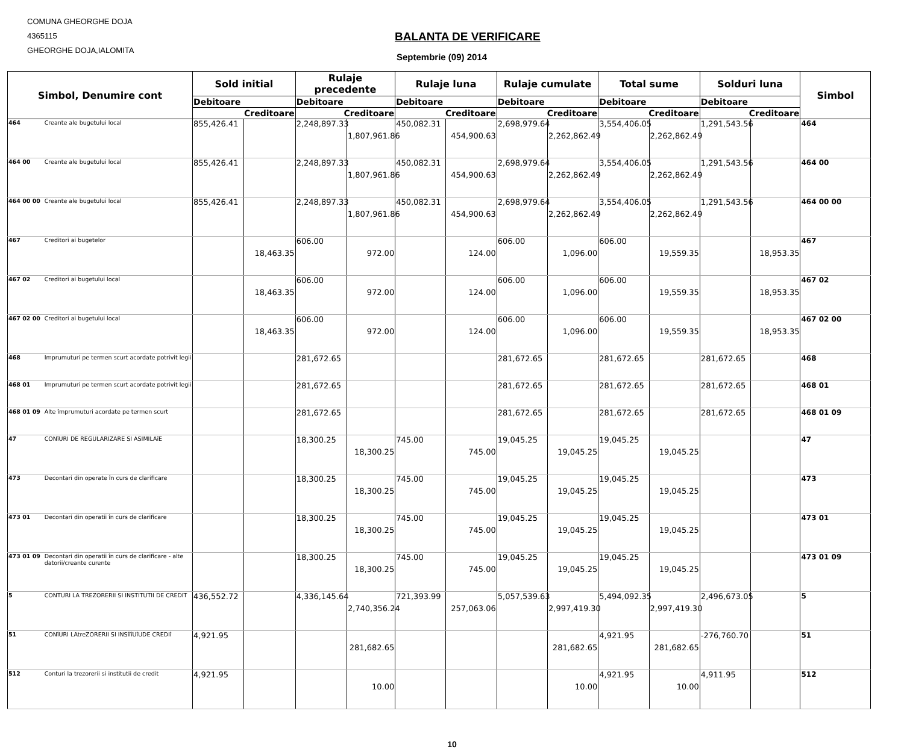COMUNA GHEORGHE DOJA
4365115
GHEORGHE DOJA,IALOMITA
BALANTA DE VERIFICARE
Septembrie (09) 2014
| Simbol, Denumire cont | | Sold initial | | Rulaje precedente | | Rulaje luna | | Rulaje cumulate | | Total sume | | Solduri luna | | Simbol |
| --- | --- | --- | --- | --- | --- | --- | --- | --- | --- | --- | --- | --- | --- | --- |
| | | Debitoare | | Debitoare | | Debitoare | | Debitoare | | Debitoare | | Debitoare | | |
| | | Creditoare | | Creditoare | | Creditoare | | Creditoare | | Creditoare | | Creditoare | | |
| 464 | Creante ale bugetului local | 855,426.41 | | 2,248,897.33 | 1,807,961.86 | 450,082.31 | 454,900.63 | 2,698,979.64 | 2,262,862.49 | 3,554,406.05 | 2,262,862.49 | 1,291,543.56 | | 464 |
| 464 00 | Creante ale bugetului local | 855,426.41 | | 2,248,897.33 | 1,807,961.86 | 450,082.31 | 454,900.63 | 2,698,979.64 | 2,262,862.49 | 3,554,406.05 | 2,262,862.49 | 1,291,543.56 | | 464 00 |
| 464 00 00 | Creante ale bugetului local | 855,426.41 | | 2,248,897.33 | 1,807,961.86 | 450,082.31 | 454,900.63 | 2,698,979.64 | 2,262,862.49 | 3,554,406.05 | 2,262,862.49 | 1,291,543.56 | | 464 00 00 |
| 467 | Creditori ai bugetelor | | 18,463.35 | 606.00 | 972.00 | | 124.00 | 606.00 | 1,096.00 | 606.00 | 19,559.35 | | 18,953.35 | 467 |
| 467 02 | Creditori ai bugetului local | | 18,463.35 | 606.00 | 972.00 | | 124.00 | 606.00 | 1,096.00 | 606.00 | 19,559.35 | | 18,953.35 | 467 02 |
| 467 02 00 | Creditori ai bugetului local | | 18,463.35 | 606.00 | 972.00 | | 124.00 | 606.00 | 1,096.00 | 606.00 | 19,559.35 | | 18,953.35 | 467 02 00 |
| 468 | Imprumuturi pe termen scurt acordate potrivit legii | | | 281,672.65 | | | | 281,672.65 | | 281,672.65 | | 281,672.65 | | 468 |
| 468 01 | Imprumuturi pe termen scurt acordate potrivit legii | | | 281,672.65 | | | | 281,672.65 | | 281,672.65 | | 281,672.65 | | 468 01 |
| 468 01 09 | Alte împrumuturi acordate pe termen scurt | | | 281,672.65 | | | | 281,672.65 | | 281,672.65 | | 281,672.65 | | 468 01 09 |
| 47 | CONîURI DE REGULARIZARE SI ASIMILAîE | | | 18,300.25 | 18,300.25 | 745.00 | 745.00 | 19,045.25 | 19,045.25 | 19,045.25 | 19,045.25 | | | 47 |
| 473 | Decontari din operate în curs de clarificare | | | 18,300.25 | 18,300.25 | 745.00 | 745.00 | 19,045.25 | 19,045.25 | 19,045.25 | 19,045.25 | | | 473 |
| 473 01 | Decontari din operatii în curs de clarificare | | | 18,300.25 | 18,300.25 | 745.00 | 745.00 | 19,045.25 | 19,045.25 | 19,045.25 | 19,045.25 | | | 473 01 |
| 473 01 09 | Decontari din operatii în curs de clarificare - alte datorii/creante curente | | | 18,300.25 | 18,300.25 | 745.00 | 745.00 | 19,045.25 | 19,045.25 | 19,045.25 | 19,045.25 | | | 473 01 09 |
| 5 | CONTURI LA TREZORERII SI INSTITUTII DE CREDIT | 436,552.72 | | 4,336,145.64 | 2,740,356.24 | 721,393.99 | 257,063.06 | 5,057,539.63 | 2,997,419.30 | 5,494,092.35 | 2,997,419.30 | 2,496,673.05 | | 5 |
| 51 | CONîURI LAtreZORERII SI INSîîîUîUDE CREDIî | 4,921.95 | | | 281,682.65 | | | | 281,682.65 | 4,921.95 | 281,682.65 | -276,760.70 | | 51 |
| 512 | Conturi la trezorerii si institutii de credit | 4,921.95 | | | 10.00 | | | | 10.00 | 4,921.95 | 10.00 | 4,911.95 | | 512 |
10